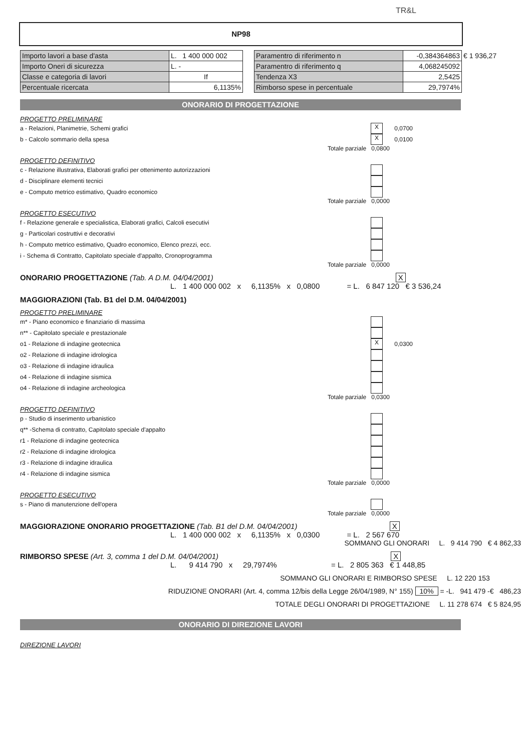TR&L
NP98
| Importo lavori a base d'asta | L. 1 400 000 002 |
| Importo Oneri di sicurezza | L. - |
| Classe e categoria di lavori | If |
| Percentuale ricercata | 6,1135% |
| Paramentro di riferimento n | -0,384364863 | € 1 936,27 |
| Paramentro di riferimento q | 4,068245092 | |
| Tendenza X3 | 2,5425 | |
| Rimborso spese in percentuale | 29,7974% | |
ONORARIO DI PROGETTAZIONE
PROGETTO PRELIMINARE
a - Relazioni, Planimetrie, Schemi grafici X 0,0700
b - Calcolo sommario della spesa X 0,0100
Totale parziale 0,0800
PROGETTO DEFINITIVO
c - Relazione illustrativa, Elaborati grafici per ottenimento autorizzazioni
d - Disciplinare elementi tecnici
e - Computo metrico estimativo, Quadro economico
Totale parziale 0,0000
PROGETTO ESECUTIVO
f - Relazione generale e specialistica, Elaborati grafici, Calcoli esecutivi
g - Particolari costruttivi e decorativi
h - Computo metrico estimativo, Quadro economico, Elenco prezzi, ecc.
i - Schema di Contratto, Capitolato speciale d'appalto, Cronoprogramma
Totale parziale 0,0000
ONORARIO PROGETTAZIONE (Tab. A D.M. 04/04/2001) X
L. 1 400 000 002 x 6,1135% x 0,0800 = L. 6 847 120 € 3 536,24
MAGGIORAZIONI (Tab. B1 del D.M. 04/04/2001)
PROGETTO PRELIMINARE
m* - Piano economico e finanziario di massima
n** - Capitolato speciale e prestazionale
o1 - Relazione di indagine geotecnica X 0,0300
o2 - Relazione di indagine idrologica
o3 - Relazione di indagine idraulica
o4 - Relazione di indagine sismica
o4 - Relazione di indagine archeologica
Totale parziale 0,0300
PROGETTO DEFINITIVO
p - Studio di inserimento urbanistico
q** -Schema di contratto, Capitolato speciale d'appalto
r1 - Relazione di indagine geotecnica
r2 - Relazione di indagine idrologica
r3 - Relazione di indagine idraulica
r4 - Relazione di indagine sismica
Totale parziale 0,0000
PROGETTO ESECUTIVO
s - Piano di manutenzione dell'opera
Totale parziale 0,0000
MAGGIORAZIONE ONORARIO PROGETTAZIONE (Tab. B1 del D.M. 04/04/2001) X
L. 1 400 000 002 x 6,1135% x 0,0300 = L. 2 567 670
SOMMANO GLI ONORARI L. 9 414 790 € 4 862,33
RIMBORSO SPESE (Art. 3, comma 1 del D.M. 04/04/2001) X
L. 9 414 790 x 29,7974% = L. 2 805 363 € 1 448,85
SOMMANO GLI ONORARI E RIMBORSO SPESE L. 12 220 153
RIDUZIONE ONORARI (Art. 4, comma 12/bis della Legge 26/04/1989, N° 155) 10% = -L. 941 479 -€ 486,23
TOTALE DEGLI ONORARI DI PROGETTAZIONE L. 11 278 674 € 5 824,95
ONORARIO DI DIREZIONE LAVORI
DIREZIONE LAVORI